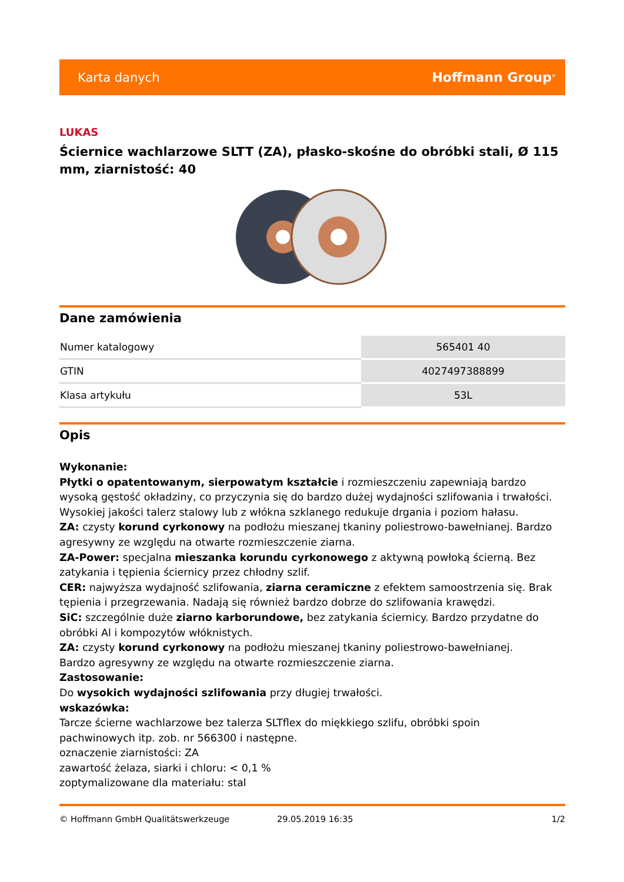Karta danych Hoffmann Group<sup>®</sup>
LUKAS
Ściernice wachlarzowe SLTT (ZA), płasko-skośne do obróbki stali, Ø 115 mm, ziarnistość: 40
Dane zamówienia
| Numer katalogowy | 565401 40 |
| GTIN | 4027497388899 |
| Klasa artykułu | 53L |
Opis
Wykonanie:
Płytki o opatentowanym, sierpowatym kształcie i rozmieszczeniu zapewniają bardzo wysoką gęstość okładziny, co przyczynia się do bardzo dużej wydajności szlifowania i trwałości. Wysokiej jakości talerz stalowy lub z włókna szklanego redukuje drgania i poziom hałasu.
ZA: czysty korund cyrkonowy na podłożu mieszanej tkaniny poliestrowo-bawełnianej. Bardzo agresywny ze względu na otwarte rozmieszczenie ziarna.
ZA-Power: specjalna mieszanka korundu cyrkonowego z aktywną powłoką ścierną. Bez zatykania i tępienia ściernicy przez chłodny szlif.
CER: najwyższa wydajność szlifowania, ziarna ceramiczne z efektem samoostrzenia się. Brak tępienia i przegrzewania. Nadają się również bardzo dobrze do szlifowania krawędzi.
SiC: szczególnie duże ziarno karborundowe, bez zatykania ściernicy. Bardzo przydatne do obróbki Al i kompozytów włóknistych.
ZA: czysty korund cyrkonowy na podłożu mieszanej tkaniny poliestrowo-bawełnianej.
Bardzo agresywny ze względu na otwarte rozmieszczenie ziarna.
Zastosowanie:
Do wysokich wydajności szlifowania przy długiej trwałości.
wskazówka:
Tarcze ścierne wachlarzowe bez talerza SLTflex do miękkiego szlifu, obróbki spoin
pachwinowych itp. zob. nr 566300 i następne.
oznaczenie ziarnistości: ZA
zawartość żelaza, siarki i chloru: < 0,1 %
zoptymalizowane dla materiału: stal
© Hoffmann GmbH Qualitätswerkzeuge 29.05.2019 16:35 1/2